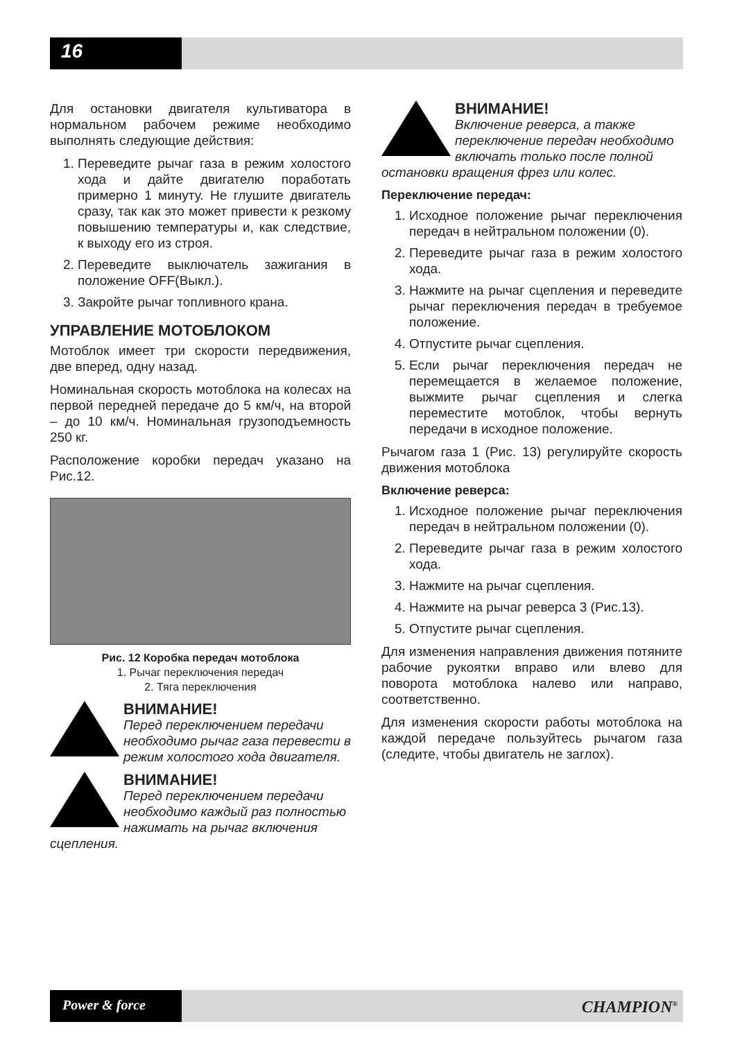16
Для остановки двигателя культиватора в нормальном рабочем режиме необходимо выполнять следующие действия:
1. Переведите рычаг газа в режим холостого хода и дайте двигателю поработать примерно 1 минуту. Не глушите двигатель сразу, так как это может привести к резкому повышению температуры и, как следствие, к выходу его из строя.
2. Переведите выключатель зажигания в положение OFF(Выкл.).
3. Закройте рычаг топливного крана.
УПРАВЛЕНИЕ МОТОБЛОКОМ
Мотоблок имеет три скорости передвижения, две вперед, одну назад.
Номинальная скорость мотоблока на колесах на первой передней передаче до 5 км/ч, на второй – до 10 км/ч. Номинальная грузоподъемность 250 кг.
Расположение коробки передач указано на Рис.12.
Рис. 12 Коробка передач мотоблока
1. Рычаг переключения передач
2. Тяга переключения
ВНИМАНИЕ!
Перед переключением передачи необходимо рычаг газа перевести в режим холостого хода двигателя.
ВНИМАНИЕ!
Перед переключением передачи необходимо каждый раз полностью нажимать на рычаг включения сцепления.
ВНИМАНИЕ!
Включение реверса, а также переключение передач необходимо включать только после полной остановки вращения фрез или колес.
Переключение передач:
1. Исходное положение рычаг переключения передач в нейтральном положении (0).
2. Переведите рычаг газа в режим холостого хода.
3. Нажмите на рычаг сцепления и переведите рычаг переключения передач в требуемое положение.
4. Отпустите рычаг сцепления.
5. Если рычаг переключения передач не перемещается в желаемое положение, выжмите рычаг сцепления и слегка переместите мотоблок, чтобы вернуть передачи в исходное положение.
Рычагом газа 1 (Рис. 13) регулируйте скорость движения мотоблока
Включение реверса:
1. Исходное положение рычаг переключения передач в нейтральном положении (0).
2. Переведите рычаг газа в режим холостого хода.
3. Нажмите на рычаг сцепления.
4. Нажмите на рычаг реверса 3 (Рис.13).
5. Отпустите рычаг сцепления.
Для изменения направления движения потяните рабочие рукоятки вправо или влево для поворота мотоблока налево или направо, соответственно.
Для изменения скорости работы мотоблока на каждой передаче пользуйтесь рычагом газа (следите, чтобы двигатель не заглох).
Power & force CHAMPION<sup>®</sup>